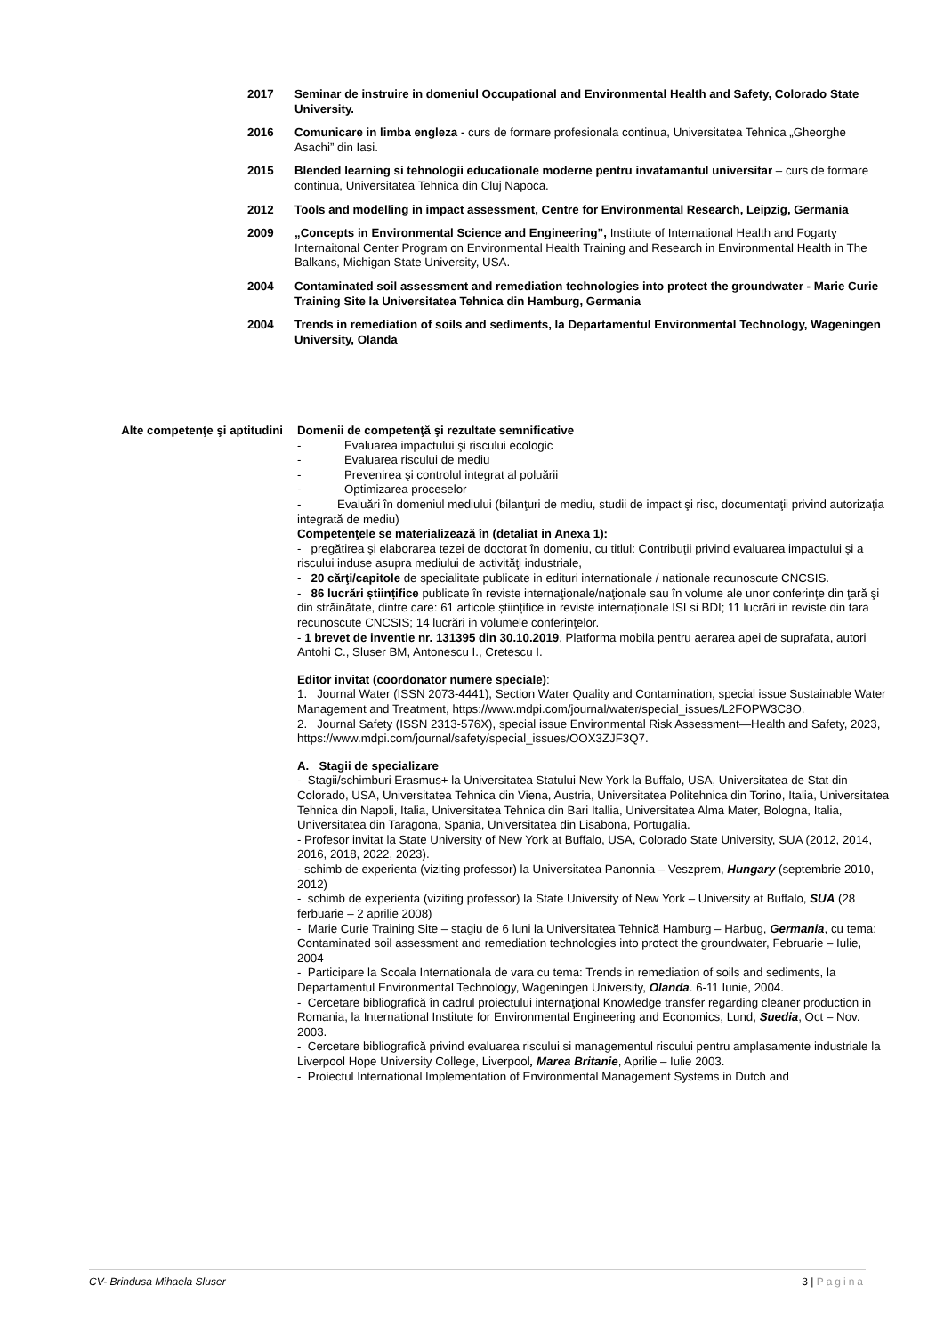2017 Seminar de instruire in domeniul Occupational and Environmental Health and Safety, Colorado State University.
2016 Comunicare in limba engleza - curs de formare profesionala continua, Universitatea Tehnica „Gheorghe Asachi” din Iasi.
2015 Blended learning si tehnologii educationale moderne pentru invatamantul universitar – curs de formare continua, Universitatea Tehnica din Cluj Napoca.
2012 Tools and modelling in impact assessment, Centre for Environmental Research, Leipzig, Germania
2009 „Concepts in Environmental Science and Engineering”, Institute of International Health and Fogarty Internaitonal Center Program on Environmental Health Training and Research in Environmental Health in The Balkans, Michigan State University, USA.
2004 Contaminated soil assessment and remediation technologies into protect the groundwater - Marie Curie Training Site la Universitatea Tehnica din Hamburg, Germania
2004 Trends in remediation of soils and sediments, la Departamentul Environmental Technology, Wageningen University, Olanda
Alte competenţe şi aptitudini
Domenii de competenţă şi rezultate semnificative
- Evaluarea impactului şi riscului ecologic
- Evaluarea riscului de mediu
- Prevenirea şi controlul integrat al poluării
- Optimizarea proceselor
- Evaluări în domeniul mediului (bilanţuri de mediu, studii de impact şi risc, documentaţii privind autorizaţia integrată de mediu)
Competenţele se materializează în (detaliat in Anexa 1):
- pregătirea şi elaborarea tezei de doctorat în domeniu, cu titlul: Contribuţii privind evaluarea impactului şi a riscului induse asupra mediului de activităţi industriale,
- 20 cărţi/capitole de specialitate publicate in edituri internationale / nationale recunoscute CNCSIS.
- 86 lucrări științifice publicate în reviste internaţionale/naţionale sau în volume ale unor conferinţe din ţară şi din străinătate, dintre care: 61 articole științifice in reviste internaționale ISI si BDI; 11 lucrări in reviste din tara recunoscute CNCSIS; 14 lucrări in volumele conferinţelor.
- 1 brevet de inventie nr. 131395 din 30.10.2019, Platforma mobila pentru aerarea apei de suprafata, autori Antohi C., Sluser BM, Antonescu I., Cretescu I.
Editor invitat (coordonator numere speciale):
1. Journal Water (ISSN 2073-4441), Section Water Quality and Contamination, special issue Sustainable Water Management and Treatment, https://www.mdpi.com/journal/water/special_issues/L2FOPW3C8O.
2. Journal Safety (ISSN 2313-576X), special issue Environmental Risk Assessment—Health and Safety, 2023, https://www.mdpi.com/journal/safety/special_issues/OOX3ZJF3Q7.
A. Stagii de specializare
- Stagii/schimburi Erasmus+ la Universitatea Statului New York la Buffalo, USA, Universitatea de Stat din Colorado, USA, Universitatea Tehnica din Viena, Austria, Universitatea Politehnica din Torino, Italia, Universitatea Tehnica din Napoli, Italia, Universitatea Tehnica din Bari Itallia, Universitatea Alma Mater, Bologna, Italia, Universitatea din Taragona, Spania, Universitatea din Lisabona, Portugalia.
- Profesor invitat la State University of New York at Buffalo, USA, Colorado State University, SUA (2012, 2014, 2016, 2018, 2022, 2023).
- schimb de experienta (viziting professor) la Universitatea Panonnia – Veszprem, Hungary (septembrie 2010, 2012)
- schimb de experienta (viziting professor) la State University of New York – University at Buffalo, SUA (28 ferbuarie – 2 aprilie 2008)
- Marie Curie Training Site – stagiu de 6 luni la Universitatea Tehnică Hamburg – Harbug, Germania, cu tema: Contaminated soil assessment and remediation technologies into protect the groundwater, Februarie – Iulie, 2004
- Participare la Scoala Internationala de vara cu tema: Trends in remediation of soils and sediments, la Departamentul Environmental Technology, Wageningen University, Olanda. 6-11 Iunie, 2004.
- Cercetare bibliografică în cadrul proiectului internaţional Knowledge transfer regarding cleaner production in Romania, la International Institute for Environmental Engineering and Economics, Lund, Suedia, Oct – Nov. 2003.
- Cercetare bibliografică privind evaluarea riscului si managementul riscului pentru amplasamente industriale la Liverpool Hope University College, Liverpool, Marea Britanie, Aprilie – Iulie 2003.
- Proiectul International Implementation of Environmental Management Systems in Dutch and
CV- Brindusa Mihaela Sluser 3 | Pagina